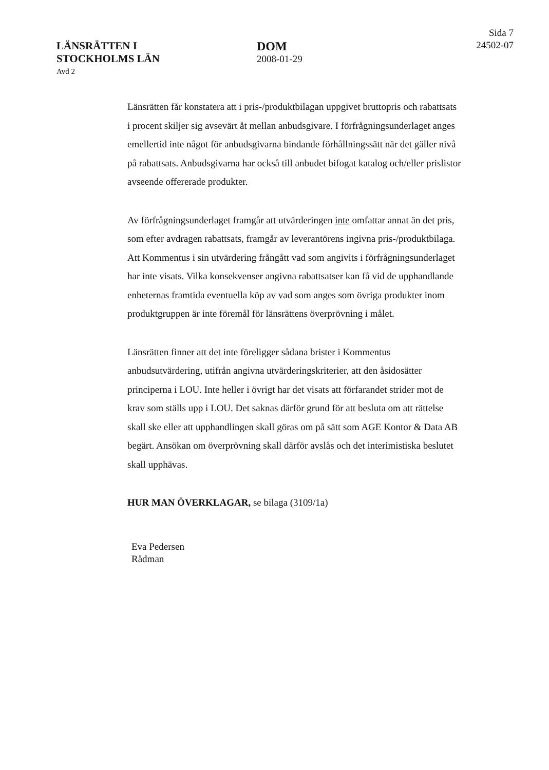LÄNSRÄTTEN I
STOCKHOLMS LÄN
Avd 2
DOM
2008-01-29
Sida 7
24502-07
Länsrätten får konstatera att i pris-/produktbilagan uppgivet bruttopris och rabattsats i procent skiljer sig avsevärt åt mellan anbudsgivare. I förfrågningsunderlaget anges emellertid inte något för anbudsgivarna bindande förhållningssätt när det gäller nivå på rabattsats. Anbudsgivarna har också till anbudet bifogat katalog och/eller prislistor avseende offererade produkter.
Av förfrågningsunderlaget framgår att utvärderingen inte omfattar annat än det pris, som efter avdragen rabattsats, framgår av leverantörens ingivna pris-/produktbilaga. Att Kommentus i sin utvärdering frångått vad som angivits i förfrågningsunderlaget har inte visats. Vilka konsekvenser angivna rabattsatser kan få vid de upphandlande enheternas framtida eventuella köp av vad som anges som övriga produkter inom produktgruppen är inte föremål för länsrättens överprövning i målet.
Länsrätten finner att det inte föreligger sådana brister i Kommentus anbudsutvärdering, utifrån angivna utvärderingskriterier, att den åsidosätter principerna i LOU. Inte heller i övrigt har det visats att förfarandet strider mot de krav som ställs upp i LOU. Det saknas därför grund för att besluta om att rättelse skall ske eller att upphandlingen skall göras om på sätt som AGE Kontor & Data AB begärt. Ansökan om överprövning skall därför avslås och det interimistiska beslutet skall upphävas.
HUR MAN ÖVERKLAGAR, se bilaga (3109/1a)
Eva Pedersen
Rådman